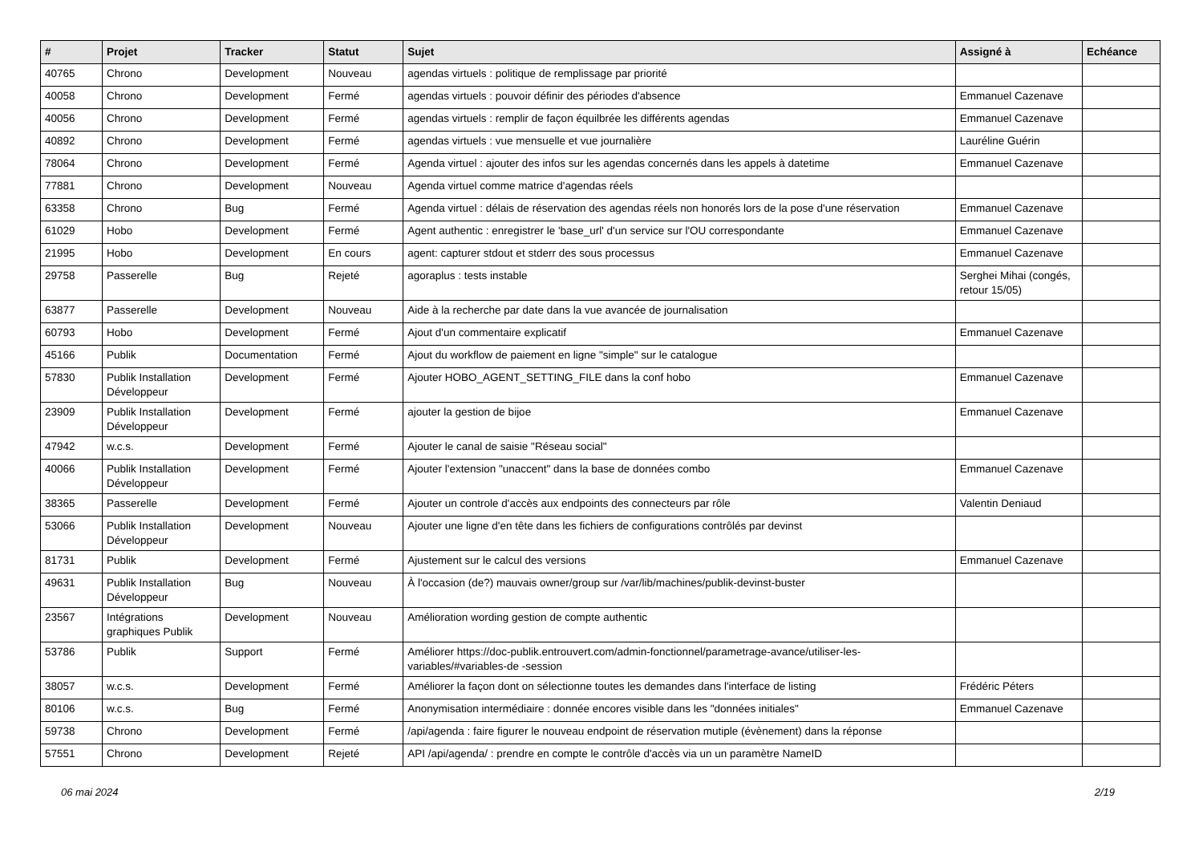| # | Projet | Tracker | Statut | Sujet | Assigné à | Echéance |
| --- | --- | --- | --- | --- | --- | --- |
| 40765 | Chrono | Development | Nouveau | agendas virtuels : politique de remplissage par priorité | | |
| 40058 | Chrono | Development | Fermé | agendas virtuels : pouvoir définir des périodes d'absence | Emmanuel Cazenave | |
| 40056 | Chrono | Development | Fermé | agendas virtuels : remplir de façon équilbrée les différents agendas | Emmanuel Cazenave | |
| 40892 | Chrono | Development | Fermé | agendas virtuels : vue mensuelle et vue journalière | Lauréline Guérin | |
| 78064 | Chrono | Development | Fermé | Agenda virtuel : ajouter des infos sur les agendas concernés dans les appels à datetime | Emmanuel Cazenave | |
| 77881 | Chrono | Development | Nouveau | Agenda virtuel comme matrice d'agendas réels | | |
| 63358 | Chrono | Bug | Fermé | Agenda virtuel : délais de réservation des agendas réels non honorés lors de la pose d'une réservation | Emmanuel Cazenave | |
| 61029 | Hobo | Development | Fermé | Agent authentic : enregistrer le 'base_url' d'un service sur l'OU correspondante | Emmanuel Cazenave | |
| 21995 | Hobo | Development | En cours | agent: capturer stdout et stderr des sous processus | Emmanuel Cazenave | |
| 29758 | Passerelle | Bug | Rejeté | agoraplus : tests instable | Serghei Mihai (congés, retour 15/05) | |
| 63877 | Passerelle | Development | Nouveau | Aide à la recherche par date dans la vue avancée de journalisation | | |
| 60793 | Hobo | Development | Fermé | Ajout d'un commentaire explicatif | Emmanuel Cazenave | |
| 45166 | Publik | Documentation | Fermé | Ajout du workflow de paiement en ligne "simple" sur le catalogue | | |
| 57830 | Publik Installation Développeur | Development | Fermé | Ajouter HOBO_AGENT_SETTING_FILE dans la conf hobo | Emmanuel Cazenave | |
| 23909 | Publik Installation Développeur | Development | Fermé | ajouter la gestion de bijoe | Emmanuel Cazenave | |
| 47942 | w.c.s. | Development | Fermé | Ajouter le canal de saisie "Réseau social" | | |
| 40066 | Publik Installation Développeur | Development | Fermé | Ajouter l'extension "unaccent" dans la base de données combo | Emmanuel Cazenave | |
| 38365 | Passerelle | Development | Fermé | Ajouter un controle d'accès aux endpoints des connecteurs par rôle | Valentin Deniaud | |
| 53066 | Publik Installation Développeur | Development | Nouveau | Ajouter une ligne d'en tête dans les fichiers de configurations contrôlés par devinst | | |
| 81731 | Publik | Development | Fermé | Ajustement sur le calcul des versions | Emmanuel Cazenave | |
| 49631 | Publik Installation Développeur | Bug | Nouveau | À l'occasion (de?) mauvais owner/group sur /var/lib/machines/publik-devinst-buster | | |
| 23567 | Intégrations graphiques Publik | Development | Nouveau | Amélioration wording gestion de compte authentic | | |
| 53786 | Publik | Support | Fermé | Améliorer https://doc-publik.entrouvert.com/admin-fonctionnel/parametrage-avance/utiliser-les-variables/#variables-de -session | | |
| 38057 | w.c.s. | Development | Fermé | Améliorer la façon dont on sélectionne toutes les demandes dans l'interface de listing | Frédéric Péters | |
| 80106 | w.c.s. | Bug | Fermé | Anonymisation intermédiaire : donnée encores visible dans les "données initiales" | Emmanuel Cazenave | |
| 59738 | Chrono | Development | Fermé | /api/agenda : faire figurer le nouveau endpoint de réservation mutiple (évènement) dans la réponse | | |
| 57551 | Chrono | Development | Rejeté | API /api/agenda/ : prendre en compte le contrôle d'accès via un un paramètre NameID | | |
06 mai 2024 2/19